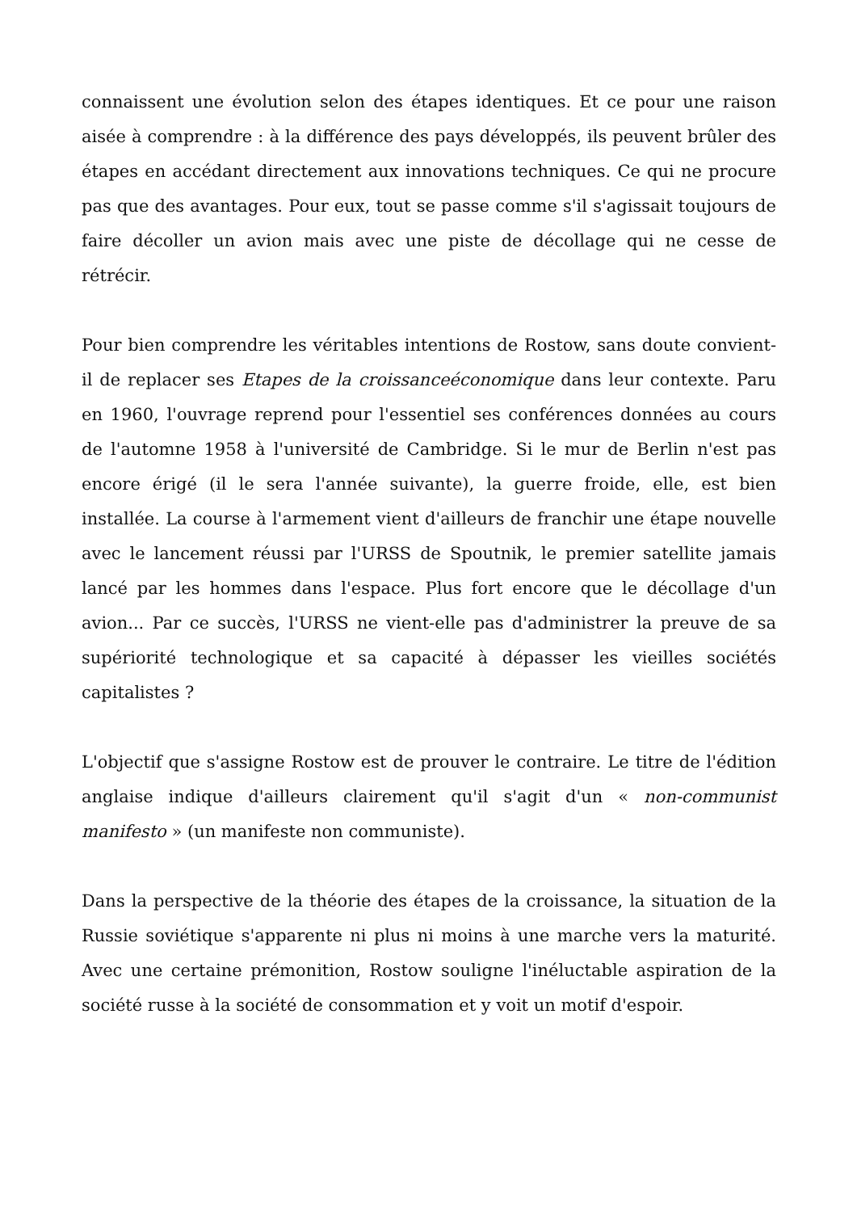connaissent une évolution selon des étapes identiques. Et ce pour une raison aisée à comprendre : à la différence des pays développés, ils peuvent brûler des étapes en accédant directement aux innovations techniques. Ce qui ne procure pas que des avantages. Pour eux, tout se passe comme s'il s'agissait toujours de faire décoller un avion mais avec une piste de décollage qui ne cesse de rétrécir.
Pour bien comprendre les véritables intentions de Rostow, sans doute convient-il de replacer ses Etapes de la croissanceéconomique dans leur contexte. Paru en 1960, l'ouvrage reprend pour l'essentiel ses conférences données au cours de l'automne 1958 à l'université de Cambridge. Si le mur de Berlin n'est pas encore érigé (il le sera l'année suivante), la guerre froide, elle, est bien installée. La course à l'armement vient d'ailleurs de franchir une étape nouvelle avec le lancement réussi par l'URSS de Spoutnik, le premier satellite jamais lancé par les hommes dans l'espace. Plus fort encore que le décollage d'un avion... Par ce succès, l'URSS ne vient-elle pas d'administrer la preuve de sa supériorité technologique et sa capacité à dépasser les vieilles sociétés capitalistes ?
L'objectif que s'assigne Rostow est de prouver le contraire. Le titre de l'édition anglaise indique d'ailleurs clairement qu'il s'agit d'un « non-communist manifesto » (un manifeste non communiste).
Dans la perspective de la théorie des étapes de la croissance, la situation de la Russie soviétique s'apparente ni plus ni moins à une marche vers la maturité. Avec une certaine prémonition, Rostow souligne l'inéluctable aspiration de la société russe à la société de consommation et y voit un motif d'espoir.